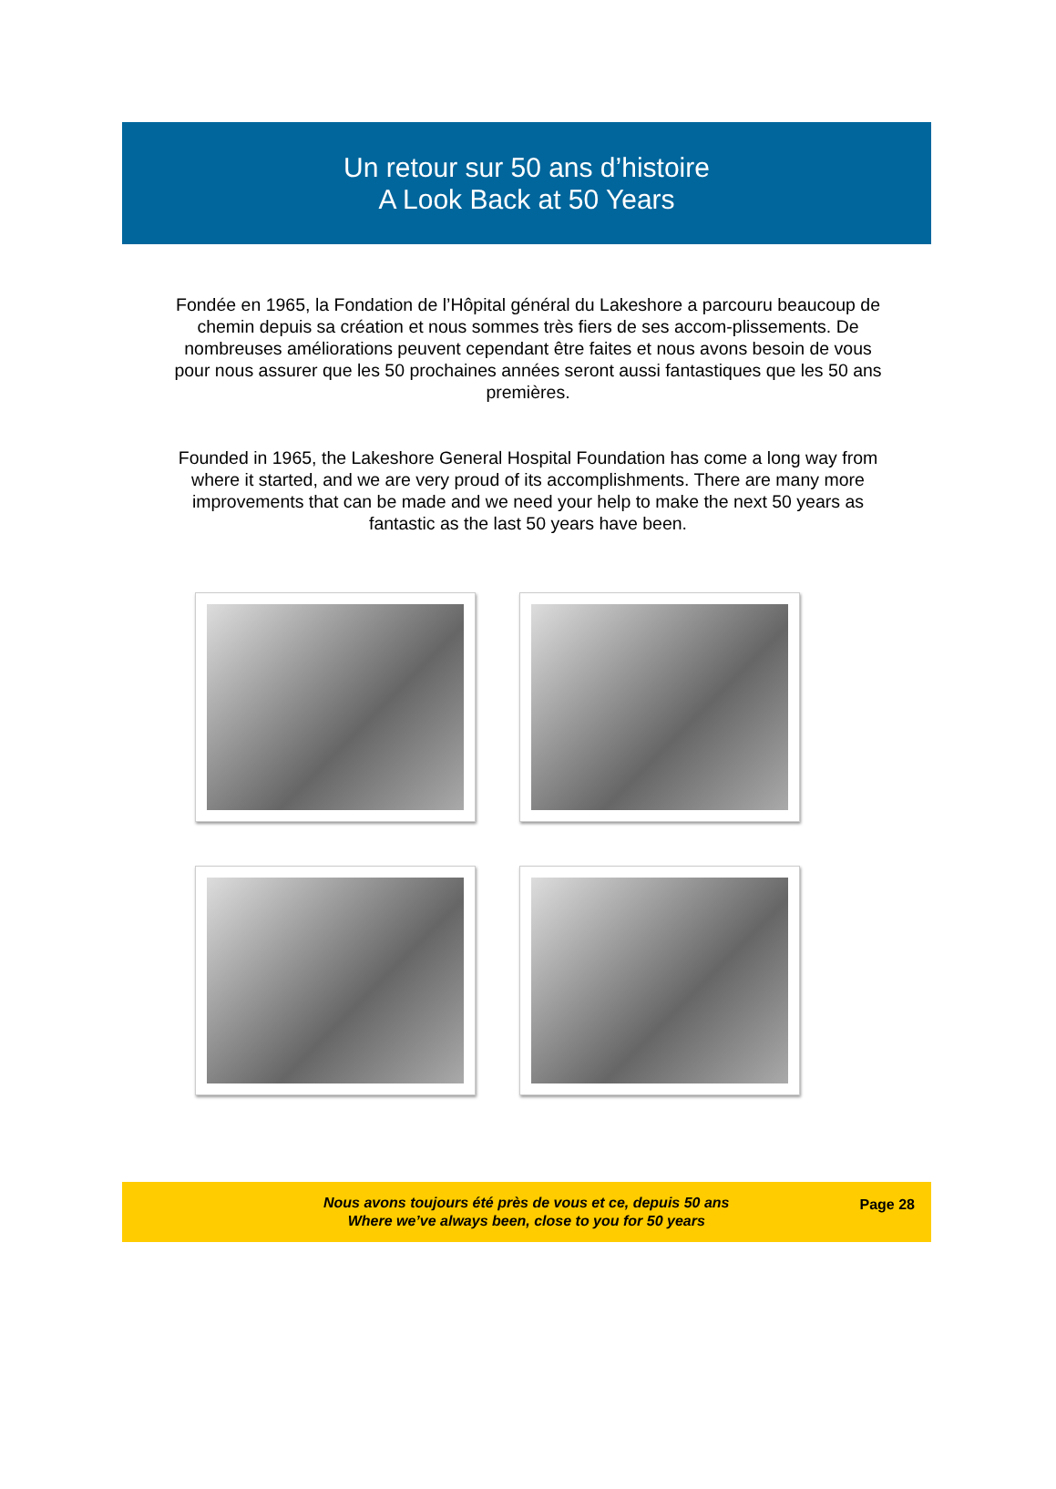Un retour sur 50 ans d’histoire
A Look Back at 50 Years
Fondée en 1965, la Fondation de l’Hôpital général du Lakeshore a parcouru beaucoup de chemin depuis sa création et nous sommes très fiers de ses accom-plissements. De nombreuses améliorations peuvent cependant être faites et nous avons besoin de vous pour nous assurer que les 50 prochaines années seront aussi fantastiques que les 50 ans premières.
Founded in 1965, the Lakeshore General Hospital Foundation has come a long way from where it started, and we are very proud of its accomplishments. There are many more improvements that can be made and we need your help to make the next 50 years as fantastic as the last 50 years have been.
Nous avons toujours été près de vous et ce, depuis 50 ans
Where we’ve always been, close to you for 50 years
Page 28